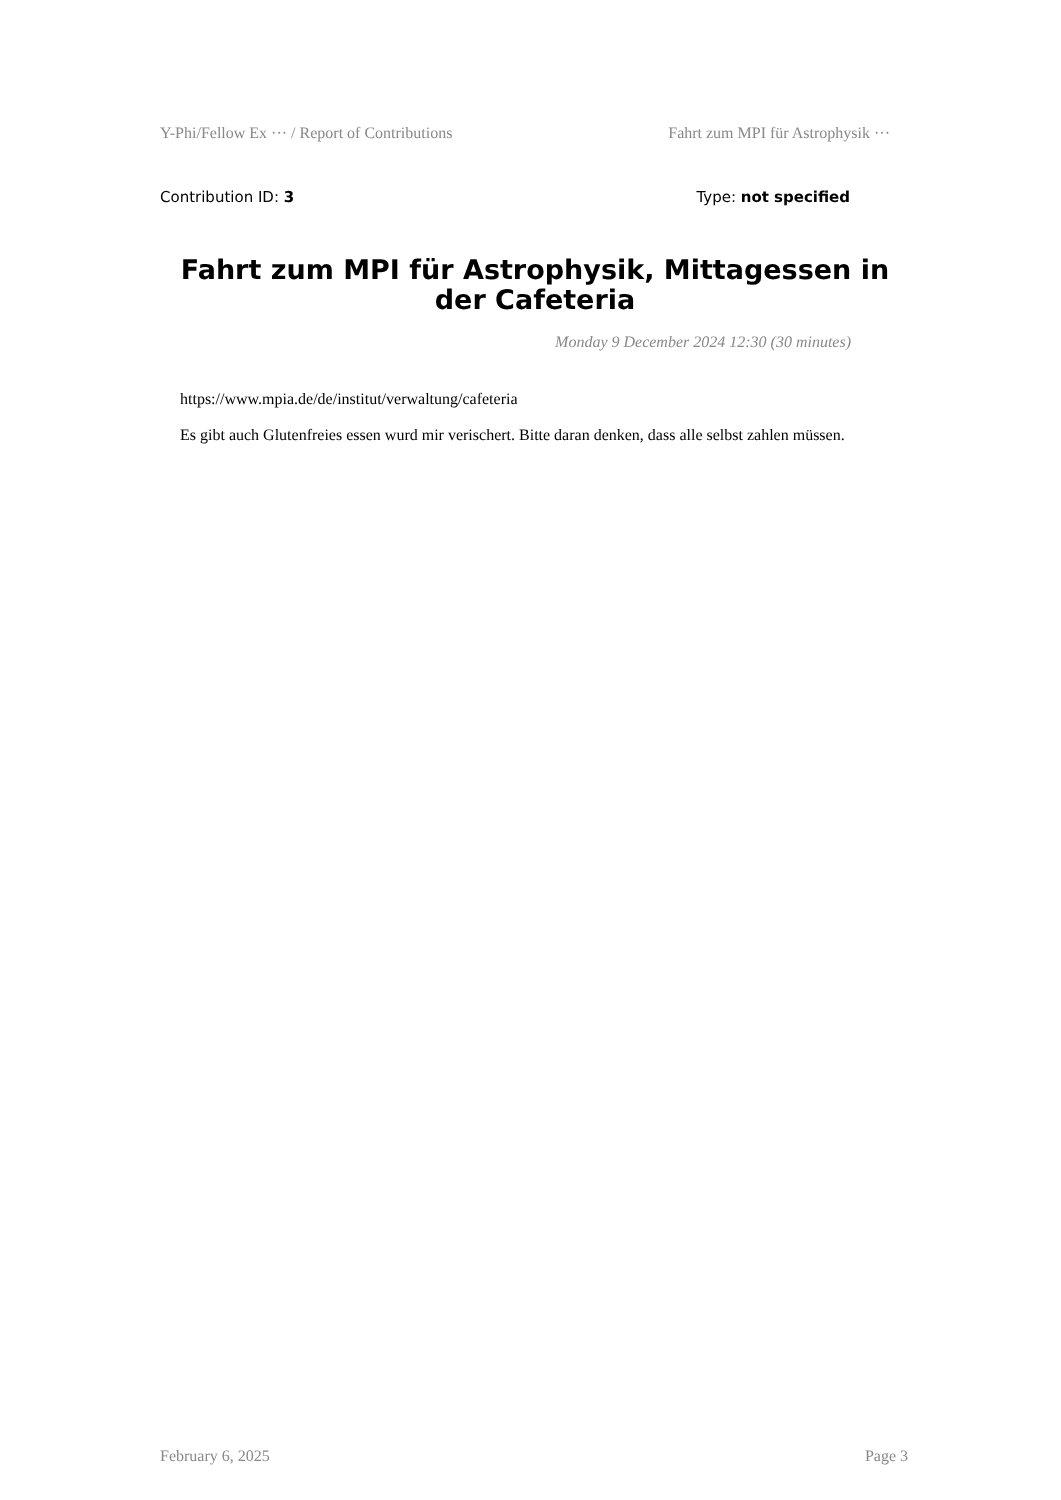Y-Phi/Fellow Ex ··· / Report of Contributions Fahrt zum MPI für Astrophysik ···
Contribution ID: 3 Type: not specified
Fahrt zum MPI für Astrophysik, Mittagessen in der Cafeteria
Monday 9 December 2024 12:30 (30 minutes)
https://www.mpia.de/de/institut/verwaltung/cafeteria
Es gibt auch Glutenfreies essen wurd mir verischert. Bitte daran denken, dass alle selbst zahlen müssen.
February 6, 2025 Page 3